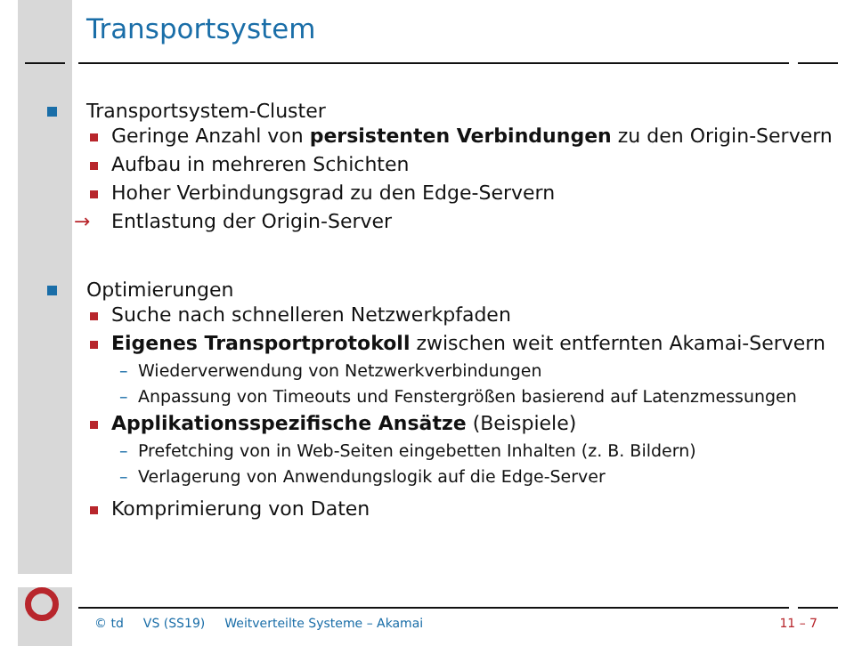Transportsystem
Transportsystem-Cluster
Geringe Anzahl von persistenten Verbindungen zu den Origin-Servern
Aufbau in mehreren Schichten
Hoher Verbindungsgrad zu den Edge-Servern
→ Entlastung der Origin-Server
Optimierungen
Suche nach schnelleren Netzwerkpfaden
Eigenes Transportprotokoll zwischen weit entfernten Akamai-Servern
– Wiederverwendung von Netzwerkverbindungen
– Anpassung von Timeouts und Fenstergrößen basierend auf Latenzmessungen
Applikationsspezifische Ansätze (Beispiele)
– Prefetching von in Web-Seiten eingebetten Inhalten (z. B. Bildern)
– Verlagerung von Anwendungslogik auf die Edge-Server
Komprimierung von Daten
© td VS (SS19) Weitverteilte Systeme – Akamai 11 – 7